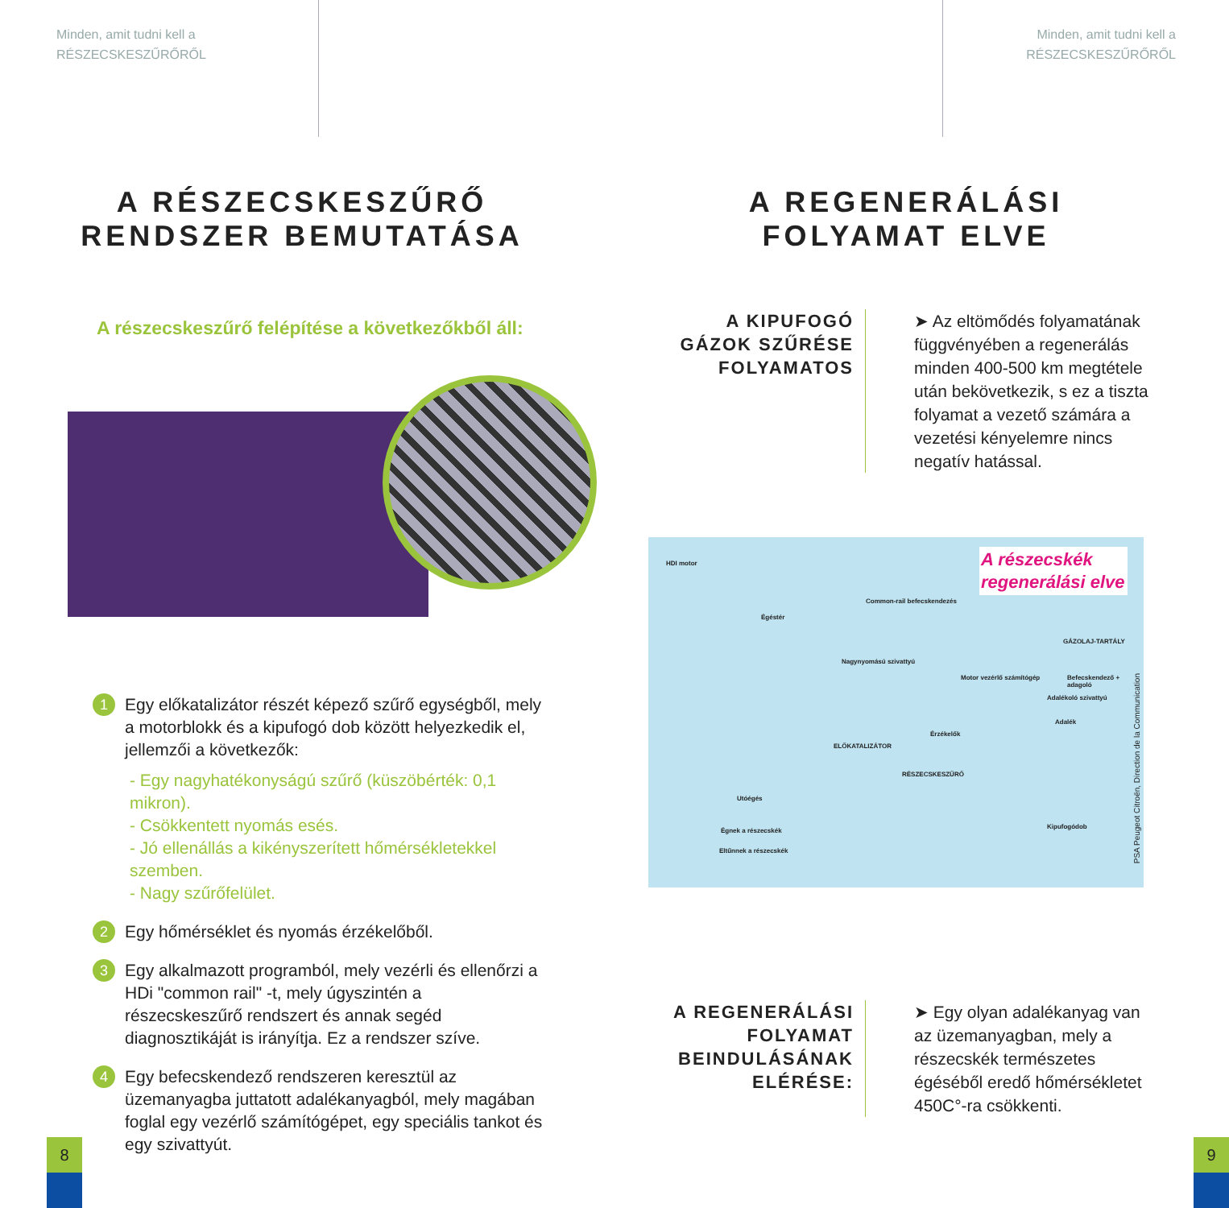Minden, amit tudni kell a
RÉSZECSKESZŰRŐRŐL
A RÉSZECSKESZŰRŐ
RENDSZER BEMUTATÁSA
A részecskeszűrő felépítése a következőkből áll:
1
Egy előkatalizátor részét képező szűrő egységből, mely a motorblokk és a kipufogó dob között helyezkedik el, jellemzői a következők:
- Egy nagyhatékonyságú szűrő (küszöbérték: 0,1 mikron).
- Csökkentett nyomás esés.
- Jó ellenállás a kikényszerített hőmérsékletekkel szemben.
- Nagy szűrőfelület.
2
Egy hőmérséklet és nyomás érzékelőből.
3
Egy alkalmazott programból, mely vezérli és ellenőrzi a HDi "common rail" -t, mely úgyszintén a részecskeszűrő rendszert és annak segéd diagnosztikáját is irányítja. Ez a rendszer szíve.
4
Egy befecskendező rendszeren keresztül az üzemanyagba juttatott adalékanyagból, mely magában foglal egy vezérlő számítógépet, egy speciális tankot és egy szivattyút.
8
Minden, amit tudni kell a
RÉSZECSKESZŰRŐRŐL
A REGENERÁLÁSI
FOLYAMAT ELVE
A KIPUFOGÓ GÁZOK SZŰRÉSE FOLYAMATOS
➤ Az eltömődés folyamatának függvényében a regenerálás minden 400-500 km megtétele után bekövetkezik, s ez a tiszta folyamat a vezető számára a vezetési kényelemre nincs negatív hatással.
A részecskék regenerálási elve
HDI motor
Common-rail befecskendezés
Égéstér
GÁZOLAJ-TARTÁLY
Nagynyomású szivattyú
Motor vezérlő számítógép Befecskendező + adagoló
Adalékoló szivattyú
Adalék
Érzékelők
ELŐKATALIZÁTOR
RÉSZECSKESZŰRŐ
Utóégés
Kipufogódob
Égnek a részecskék
Eltűnnek a részecskék
PSA Peugeot Citroën, Direction de la Communication
A REGENERÁLÁSI FOLYAMAT BEINDULÁSÁNAK ELÉRÉSE:
➤ Egy olyan adalékanyag van az üzemanyagban, mely a részecskék természetes égéséből eredő hőmérsékletet 450C°-ra csökkenti.
9